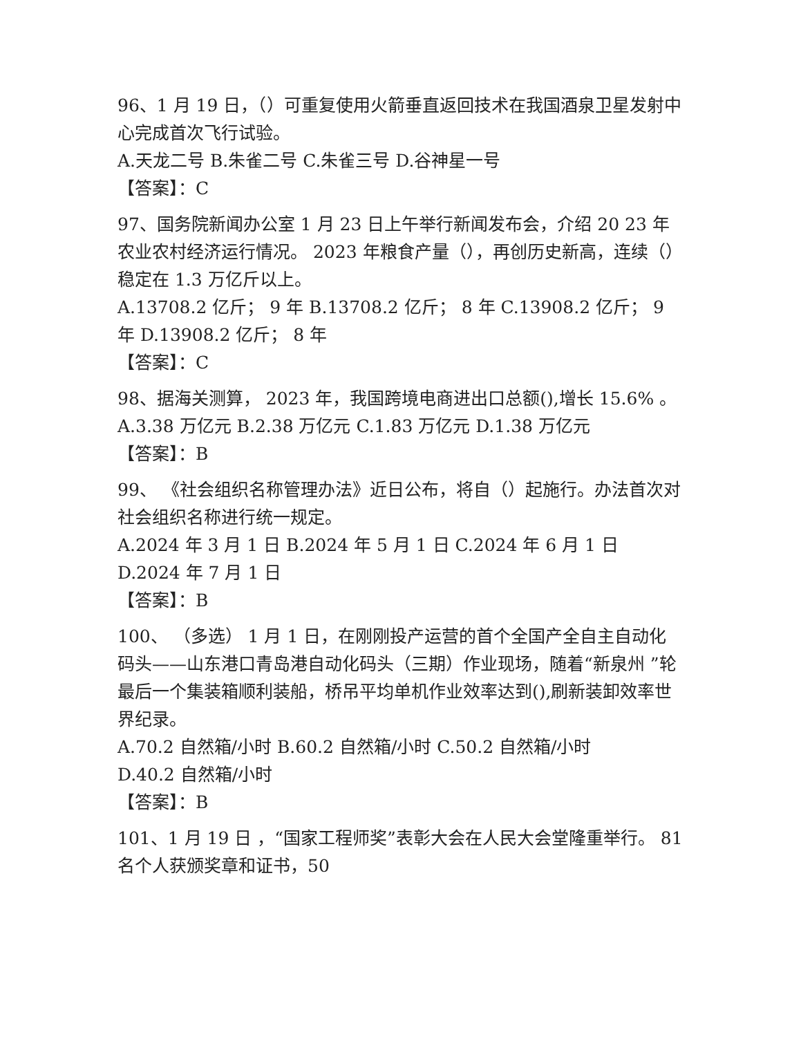96、1 月 19 日，（）可重复使用火箭垂直返回技术在我国酒泉卫星发射中心完成首次飞行试验。
A.天龙二号 B.朱雀二号 C.朱雀三号 D.谷神星一号
【答案】：C
97、国务院新闻办公室 1 月 23 日上午举行新闻发布会，介绍 20 23 年农业农村经济运行情况。 2023 年粮食产量（），再创历史新高，连续（）稳定在 1.3 万亿斤以上。
A.13708.2 亿斤； 9 年 B.13708.2 亿斤； 8 年 C.13908.2 亿斤； 9 年 D.13908.2 亿斤； 8 年
【答案】：C
98、据海关测算， 2023 年，我国跨境电商进出口总额(),增长 15.6% 。
A.3.38 万亿元 B.2.38 万亿元 C.1.83 万亿元 D.1.38 万亿元
【答案】：B
99、 《社会组织名称管理办法》近日公布，将自（）起施行。办法首次对社会组织名称进行统一规定。
A.2024 年 3 月 1 日 B.2024 年 5 月 1 日 C.2024 年 6 月 1 日 D.2024 年 7 月 1 日
【答案】：B
100、 （多选） 1 月 1 日，在刚刚投产运营的首个全国产全自主自动化码头——山东港口青岛港自动化码头（三期）作业现场，随着“新泉州 ”轮最后一个集装箱顺利装船，桥吊平均单机作业效率达到(),刷新装卸效率世界纪录。
A.70.2 自然箱/小时 B.60.2 自然箱/小时 C.50.2 自然箱/小时
D.40.2 自然箱/小时
【答案】：B
101、1 月 19 日 ，“国家工程师奖”表彰大会在人民大会堂隆重举行。 81 名个人获颁奖章和证书，50